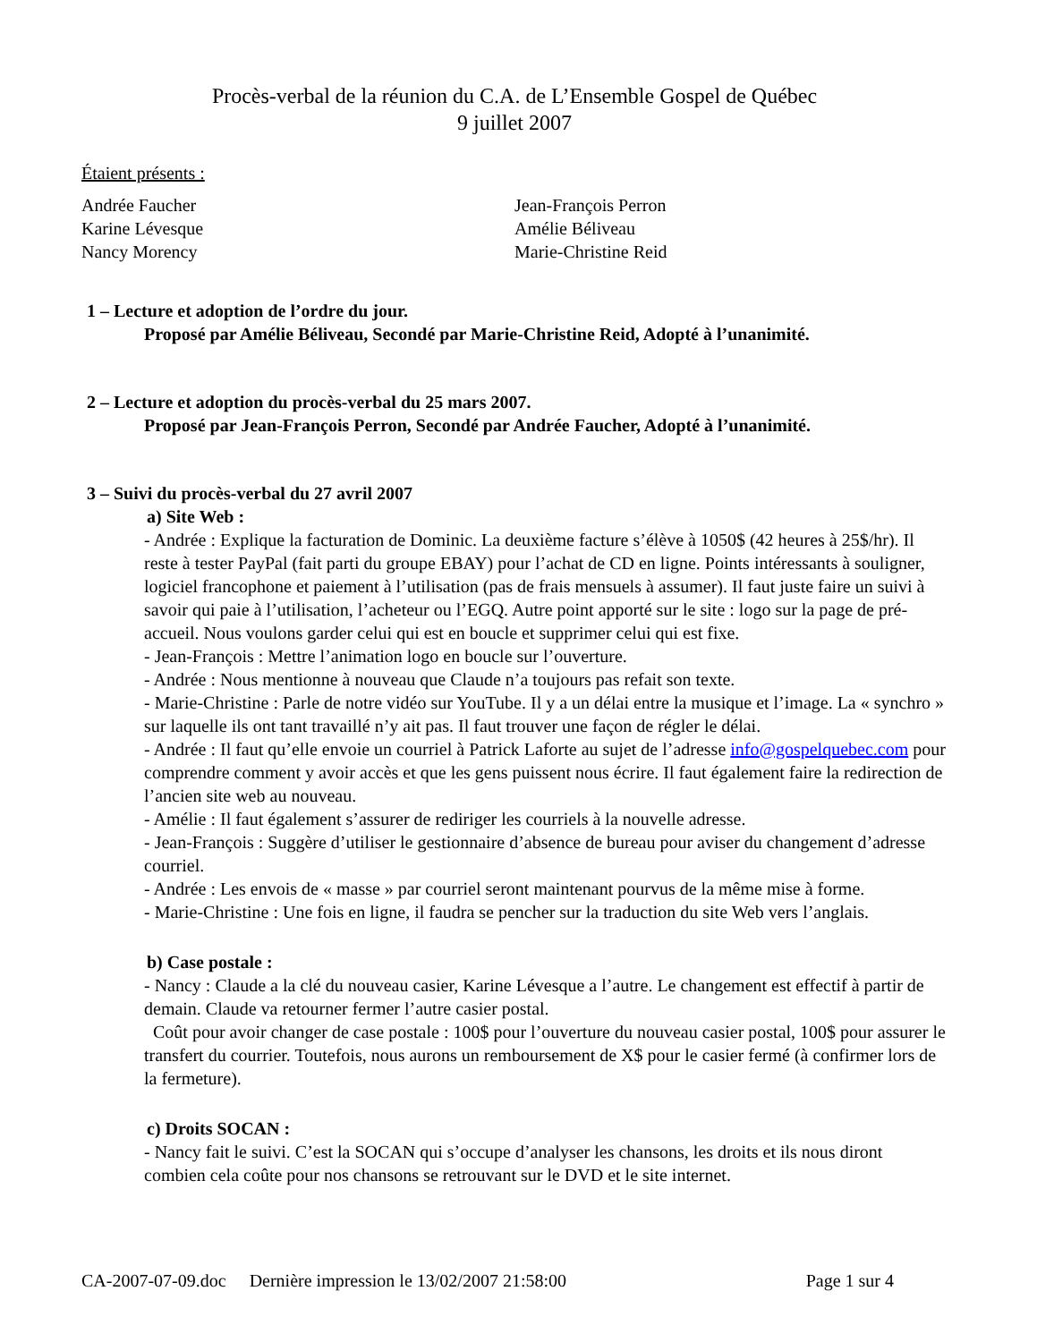Procès-verbal de la réunion du C.A. de L’Ensemble Gospel de Québec
9 juillet 2007
Étaient présents :
Andrée Faucher
Karine Lévesque
Nancy Morency
Jean-François Perron
Amélie Béliveau
Marie-Christine Reid
1 – Lecture et adoption de l’ordre du jour.
Proposé par Amélie Béliveau, Secondé par Marie-Christine Reid, Adopté à l’unanimité.
2 – Lecture et adoption du procès-verbal du 25 mars 2007.
Proposé par Jean-François Perron, Secondé par Andrée Faucher, Adopté à l’unanimité.
3 – Suivi du procès-verbal du 27 avril 2007
a) Site Web :
- Andrée : Explique la facturation de Dominic. La deuxième facture s’élève à 1050$ (42 heures à 25$/hr). Il reste à tester PayPal (fait parti du groupe EBAY) pour l’achat de CD en ligne. Points intéressants à souligner, logiciel francophone et paiement à l’utilisation (pas de frais mensuels à assumer). Il faut juste faire un suivi à savoir qui paie à l’utilisation, l’acheteur ou l’EGQ. Autre point apporté sur le site : logo sur la page de pré-accueil. Nous voulons garder celui qui est en boucle et supprimer celui qui est fixe.
- Jean-François : Mettre l’animation logo en boucle sur l’ouverture.
- Andrée : Nous mentionne à nouveau que Claude n’a toujours pas refait son texte.
- Marie-Christine : Parle de notre vidéo sur YouTube. Il y a un délai entre la musique et l’image. La « synchro » sur laquelle ils ont tant travaillé n’y ait pas. Il faut trouver une façon de régler le délai.
- Andrée : Il faut qu’elle envoie un courriel à Patrick Laforte au sujet de l’adresse info@gospelquebec.com pour comprendre comment y avoir accès et que les gens puissent nous écrire. Il faut également faire la redirection de l’ancien site web au nouveau.
- Amélie : Il faut également s’assurer de rediriger les courriels à la nouvelle adresse.
- Jean-François : Suggère d’utiliser le gestionnaire d’absence de bureau pour aviser du changement d’adresse courriel.
- Andrée : Les envois de « masse » par courriel seront maintenant pourvus de la même mise à forme.
- Marie-Christine : Une fois en ligne, il faudra se pencher sur la traduction du site Web vers l’anglais.
b) Case postale :
- Nancy : Claude a la clé du nouveau casier, Karine Lévesque a l’autre. Le changement est effectif à partir de demain. Claude va retourner fermer l’autre casier postal.
Coût pour avoir changer de case postale : 100$ pour l’ouverture du nouveau casier postal, 100$ pour assurer le transfert du courrier. Toutefois, nous aurons un remboursement de X$ pour le casier fermé (à confirmer lors de la fermeture).
c) Droits SOCAN :
- Nancy fait le suivi. C’est la SOCAN qui s’occupe d’analyser les chansons, les droits et ils nous diront combien cela coûte pour nos chansons se retrouvant sur le DVD et le site internet.
CA-2007-07-09.doc Dernière impression le 13/02/2007 21:58:00 Page 1 sur 4